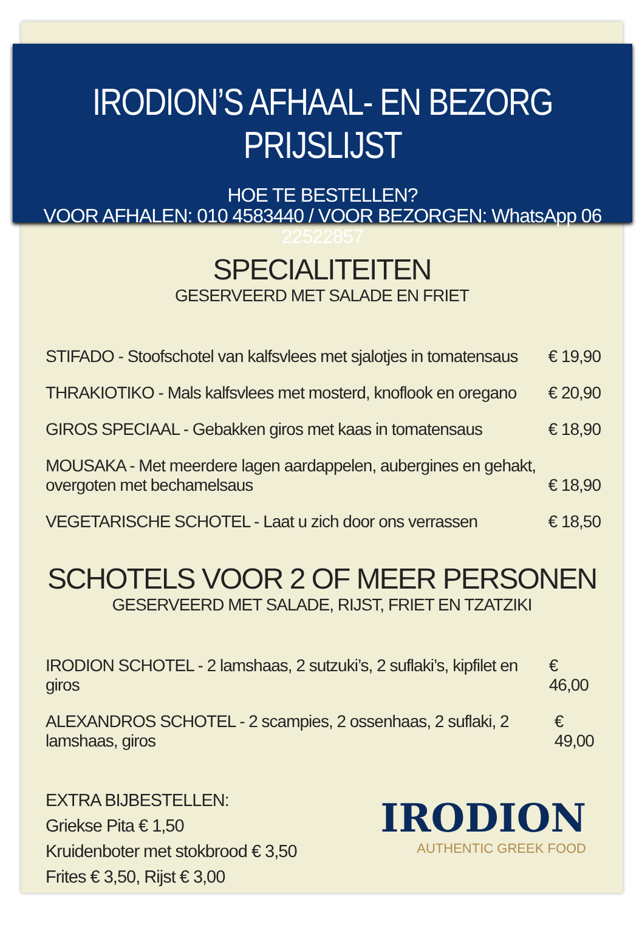IRODION’S AFHAAL- EN BEZORG PRIJSLIJST
HOE TE BESTELLEN?
VOOR AFHALEN: 010 4583440 / VOOR BEZORGEN: WhatsApp 06 22522857
SPECIALITEITEN
GESERVEERD MET SALADE EN FRIET
STIFADO - Stoofschotel van kalfsvlees met sjalotjes in tomatensaus € 19,90
THRAKIOTIKO - Mals kalfsvlees met mosterd, knoflook en oregano € 20,90
GIROS SPECIAAL - Gebakken giros met kaas in tomatensaus € 18,90
MOUSAKA - Met meerdere lagen aardappelen, aubergines en gehakt,
overgoten met bechamelsaus € 18,90
VEGETARISCHE SCHOTEL - Laat u zich door ons verrassen € 18,50
SCHOTELS VOOR 2 OF MEER PERSONEN
GESERVEERD MET SALADE, RIJST, FRIET EN TZATZIKI
IRODION SCHOTEL - 2 lamshaas, 2 sutzuki’s, 2 suflaki’s, kipfilet en giros € 46,00
ALEXANDROS SCHOTEL - 2 scampies, 2 ossenhaas, 2 suflaki, 2 lamshaas, giros € 49,00
EXTRA BIJBESTELLEN:
Griekse Pita € 1,50
Kruidenboter met stokbrood € 3,50
Frites € 3,50, Rijst € 3,00
IRODION
AUTHENTIC GREEK FOOD